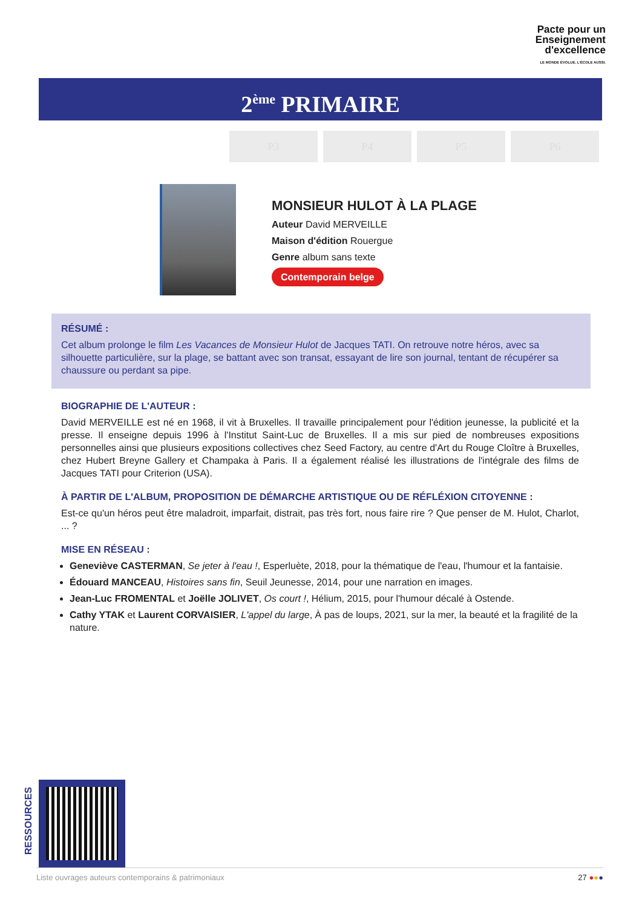Pacte pour un
Enseignement
d'excellence
LE MONDE ÉVOLUE. L'ÉCOLE AUSSI.
2<sup>ème</sup> PRIMAIRE
P3 P4 P5 P6
MONSIEUR HULOT À LA PLAGE
Auteur David MERVEILLE
Maison d'édition Rouergue
Genre album sans texte
Contemporain belge
RÉSUMÉ :
Cet album prolonge le film Les Vacances de Monsieur Hulot de Jacques TATI. On retrouve notre héros, avec sa silhouette particulière, sur la plage, se battant avec son transat, essayant de lire son journal, tentant de récupérer sa chaussure ou perdant sa pipe.
BIOGRAPHIE DE L'AUTEUR :
David MERVEILLE est né en 1968, il vit à Bruxelles. Il travaille principalement pour l'édition jeunesse, la publicité et la presse. Il enseigne depuis 1996 à l'Institut Saint-Luc de Bruxelles. Il a mis sur pied de nombreuses expositions personnelles ainsi que plusieurs expositions collectives chez Seed Factory, au centre d'Art du Rouge Cloître à Bruxelles, chez Hubert Breyne Gallery et Champaka à Paris. Il a également réalisé les illustrations de l'intégrale des films de Jacques TATI pour Criterion (USA).
À PARTIR DE L'ALBUM, PROPOSITION DE DÉMARCHE ARTISTIQUE OU DE RÉFLÉXION CITOYENNE :
Est-ce qu'un héros peut être maladroit, imparfait, distrait, pas très fort, nous faire rire ? Que penser de M. Hulot, Charlot, ... ?
MISE EN RÉSEAU :
Geneviève CASTERMAN, Se jeter à l'eau !, Esperluète, 2018, pour la thématique de l'eau, l'humour et la fantaisie.
Édouard MANCEAU, Histoires sans fin, Seuil Jeunesse, 2014, pour une narration en images.
Jean-Luc FROMENTAL et Joëlle JOLIVET, Os court !, Hélium, 2015, pour l'humour décalé à Ostende.
Cathy YTAK et Laurent CORVAISIER, L'appel du large, À pas de loups, 2021, sur la mer, la beauté et la fragilité de la nature.
RESSOURCES
Liste ouvrages auteurs contemporains & patrimoniaux 27 ●●●